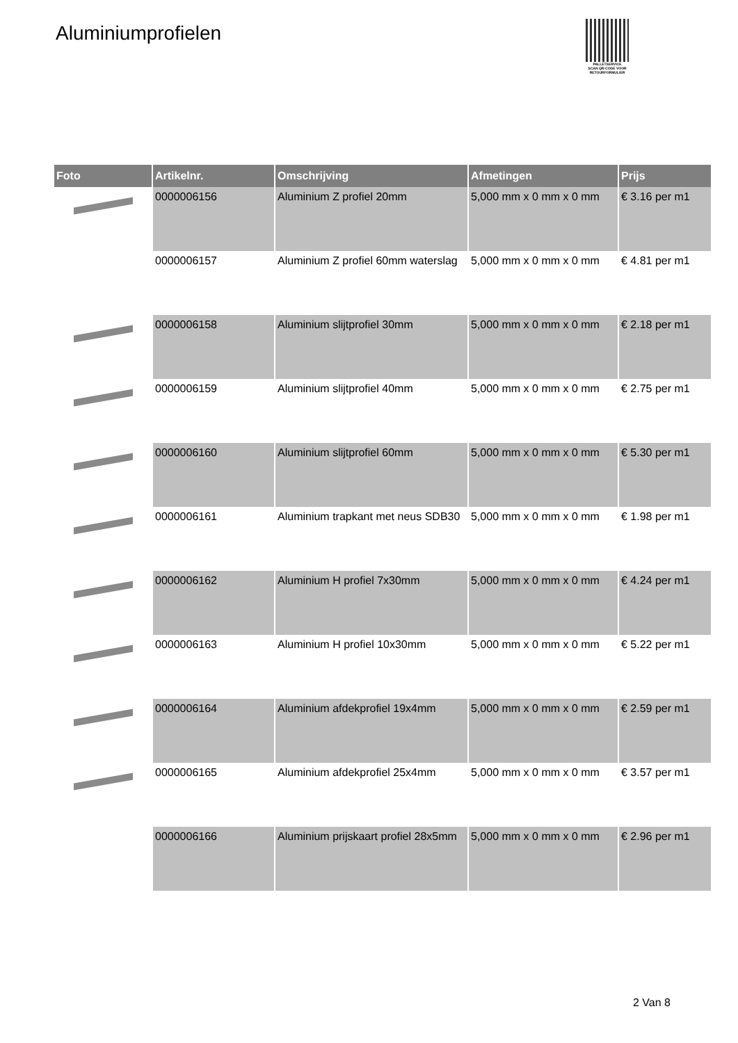Aluminiumprofielen
PALLETSERVICE
SCAN QR-CODE VOOR RETOURFORMULIER
| Foto | Artikelnr. | Omschrijving | Afmetingen | Prijs |
| --- | --- | --- | --- | --- |
| | 0000006156 | Aluminium Z profiel 20mm | 5,000 mm x 0 mm x 0 mm | € 3.16 per m1 |
| | 0000006157 | Aluminium Z profiel 60mm waterslag | 5,000 mm x 0 mm x 0 mm | € 4.81 per m1 |
| | 0000006158 | Aluminium slijtprofiel 30mm | 5,000 mm x 0 mm x 0 mm | € 2.18 per m1 |
| | 0000006159 | Aluminium slijtprofiel 40mm | 5,000 mm x 0 mm x 0 mm | € 2.75 per m1 |
| | 0000006160 | Aluminium slijtprofiel 60mm | 5,000 mm x 0 mm x 0 mm | € 5.30 per m1 |
| | 0000006161 | Aluminium trapkant met neus SDB30 | 5,000 mm x 0 mm x 0 mm | € 1.98 per m1 |
| | 0000006162 | Aluminium H profiel 7x30mm | 5,000 mm x 0 mm x 0 mm | € 4.24 per m1 |
| | 0000006163 | Aluminium H profiel 10x30mm | 5,000 mm x 0 mm x 0 mm | € 5.22 per m1 |
| | 0000006164 | Aluminium afdekprofiel 19x4mm | 5,000 mm x 0 mm x 0 mm | € 2.59 per m1 |
| | 0000006165 | Aluminium afdekprofiel 25x4mm | 5,000 mm x 0 mm x 0 mm | € 3.57 per m1 |
| | 0000006166 | Aluminium prijskaart profiel 28x5mm | 5,000 mm x 0 mm x 0 mm | € 2.96 per m1 |
2 Van 8